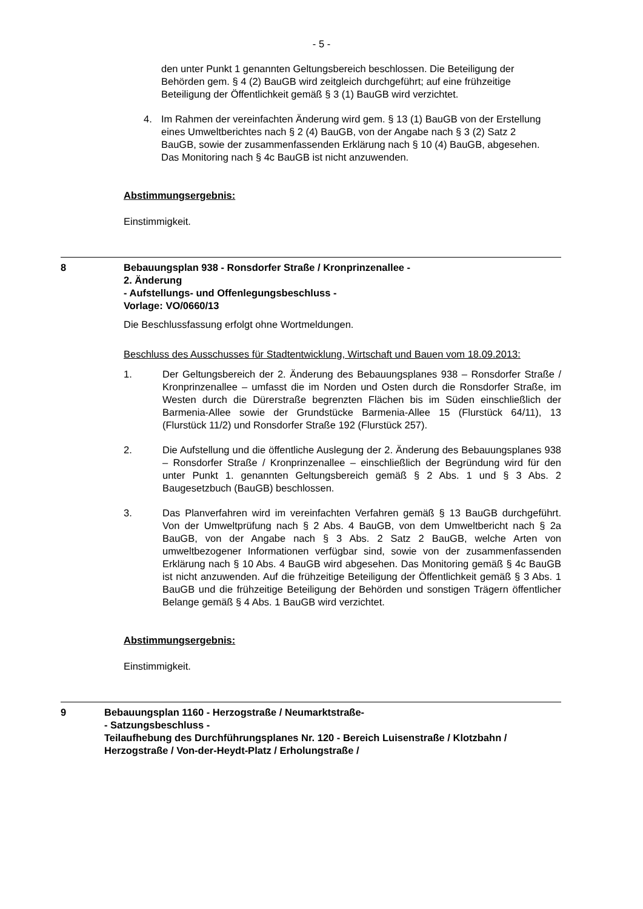- 5 -
den unter Punkt 1 genannten Geltungsbereich beschlossen. Die Beteiligung der Behörden gem. § 4 (2) BauGB wird zeitgleich durchgeführt; auf eine frühzeitige Beteiligung der Öffentlichkeit gemäß § 3 (1) BauGB wird verzichtet.
4. Im Rahmen der vereinfachten Änderung wird gem. § 13 (1) BauGB von der Erstellung eines Umweltberichtes nach § 2 (4) BauGB, von der Angabe nach § 3 (2) Satz 2 BauGB, sowie der zusammenfassenden Erklärung nach § 10 (4) BauGB, abgesehen. Das Monitoring nach § 4c BauGB ist nicht anzuwenden.
Abstimmungsergebnis:
Einstimmigkeit.
8 Bebauungsplan 938 - Ronsdorfer Straße / Kronprinzenallee -
2. Änderung
- Aufstellungs- und Offenlegungsbeschluss -
Vorlage: VO/0660/13
Die Beschlussfassung erfolgt ohne Wortmeldungen.
Beschluss des Ausschusses für Stadtentwicklung, Wirtschaft und Bauen vom 18.09.2013:
1. Der Geltungsbereich der 2. Änderung des Bebauungsplanes 938 – Ronsdorfer Straße / Kronprinzenallee – umfasst die im Norden und Osten durch die Ronsdorfer Straße, im Westen durch die Dürerstraße begrenzten Flächen bis im Süden einschließlich der Barmenia-Allee sowie der Grundstücke Barmenia-Allee 15 (Flurstück 64/11), 13 (Flurstück 11/2) und Ronsdorfer Straße 192 (Flurstück 257).
2. Die Aufstellung und die öffentliche Auslegung der 2. Änderung des Bebauungsplanes 938 – Ronsdorfer Straße / Kronprinzenallee – einschließlich der Begründung wird für den unter Punkt 1. genannten Geltungsbereich gemäß § 2 Abs. 1 und § 3 Abs. 2 Baugesetzbuch (BauGB) beschlossen.
3. Das Planverfahren wird im vereinfachten Verfahren gemäß § 13 BauGB durchgeführt. Von der Umweltprüfung nach § 2 Abs. 4 BauGB, von dem Umweltbericht nach § 2a BauGB, von der Angabe nach § 3 Abs. 2 Satz 2 BauGB, welche Arten von umweltbezogener Informationen verfügbar sind, sowie von der zusammenfassenden Erklärung nach § 10 Abs. 4 BauGB wird abgesehen. Das Monitoring gemäß § 4c BauGB ist nicht anzuwenden. Auf die frühzeitige Beteiligung der Öffentlichkeit gemäß § 3 Abs. 1 BauGB und die frühzeitige Beteiligung der Behörden und sonstigen Trägern öffentlicher Belange gemäß § 4 Abs. 1 BauGB wird verzichtet.
Abstimmungsergebnis:
Einstimmigkeit.
9 Bebauungsplan 1160 - Herzogstraße / Neumarktstraße-
- Satzungsbeschluss -
Teilaufhebung des Durchführungsplanes Nr. 120 - Bereich Luisenstraße / Klotzbahn / Herzogstraße / Von-der-Heydt-Platz / Erholungstraße /